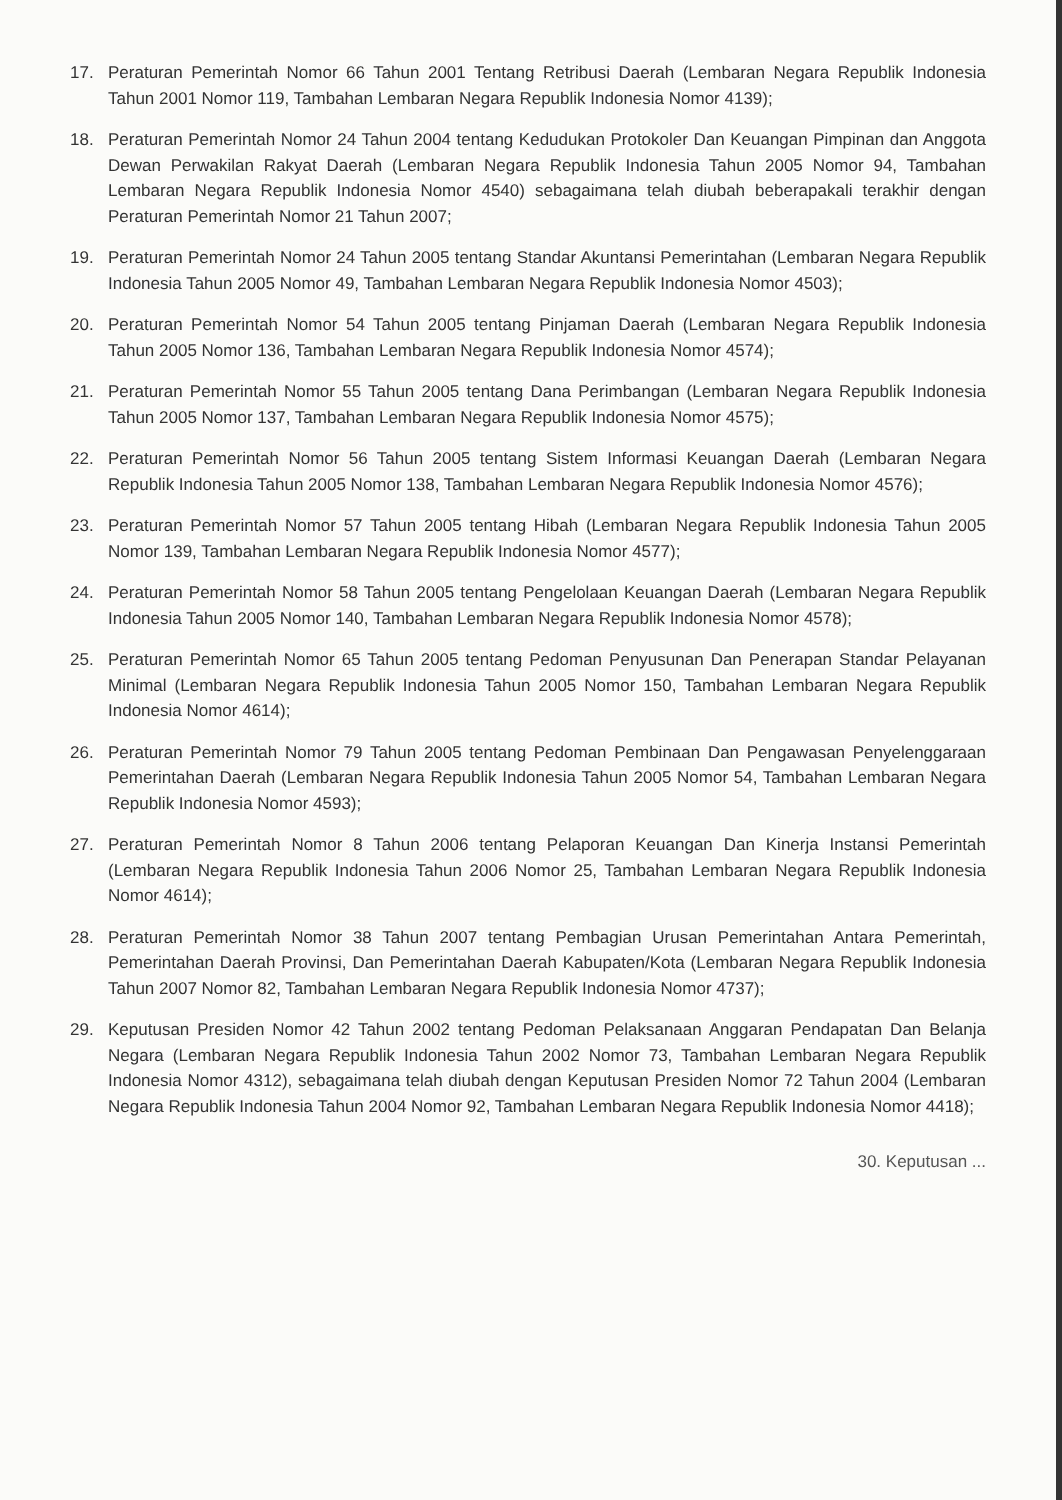17. Peraturan Pemerintah Nomor 66 Tahun 2001 Tentang Retribusi Daerah (Lembaran Negara Republik Indonesia Tahun 2001 Nomor 119, Tambahan Lembaran Negara Republik Indonesia Nomor 4139);
18. Peraturan Pemerintah Nomor 24 Tahun 2004 tentang Kedudukan Protokoler Dan Keuangan Pimpinan dan Anggota Dewan Perwakilan Rakyat Daerah (Lembaran Negara Republik Indonesia Tahun 2005 Nomor 94, Tambahan Lembaran Negara Republik Indonesia Nomor 4540) sebagaimana telah diubah beberapakali terakhir dengan Peraturan Pemerintah Nomor 21 Tahun 2007;
19. Peraturan Pemerintah Nomor 24 Tahun 2005 tentang Standar Akuntansi Pemerintahan (Lembaran Negara Republik Indonesia Tahun 2005 Nomor 49, Tambahan Lembaran Negara Republik Indonesia Nomor 4503);
20. Peraturan Pemerintah Nomor 54 Tahun 2005 tentang Pinjaman Daerah (Lembaran Negara Republik Indonesia Tahun 2005 Nomor 136, Tambahan Lembaran Negara Republik Indonesia Nomor 4574);
21. Peraturan Pemerintah Nomor 55 Tahun 2005 tentang Dana Perimbangan (Lembaran Negara Republik Indonesia Tahun 2005 Nomor 137, Tambahan Lembaran Negara Republik Indonesia Nomor 4575);
22. Peraturan Pemerintah Nomor 56 Tahun 2005 tentang Sistem Informasi Keuangan Daerah (Lembaran Negara Republik Indonesia Tahun 2005 Nomor 138, Tambahan Lembaran Negara Republik Indonesia Nomor 4576);
23. Peraturan Pemerintah Nomor 57 Tahun 2005 tentang Hibah (Lembaran Negara Republik Indonesia Tahun 2005 Nomor 139, Tambahan Lembaran Negara Republik Indonesia Nomor 4577);
24. Peraturan Pemerintah Nomor 58 Tahun 2005 tentang Pengelolaan Keuangan Daerah (Lembaran Negara Republik Indonesia Tahun 2005 Nomor 140, Tambahan Lembaran Negara Republik Indonesia Nomor 4578);
25. Peraturan Pemerintah Nomor 65 Tahun 2005 tentang Pedoman Penyusunan Dan Penerapan Standar Pelayanan Minimal (Lembaran Negara Republik Indonesia Tahun 2005 Nomor 150, Tambahan Lembaran Negara Republik Indonesia Nomor 4614);
26. Peraturan Pemerintah Nomor 79 Tahun 2005 tentang Pedoman Pembinaan Dan Pengawasan Penyelenggaraan Pemerintahan Daerah (Lembaran Negara Republik Indonesia Tahun 2005 Nomor 54, Tambahan Lembaran Negara Republik Indonesia Nomor 4593);
27. Peraturan Pemerintah Nomor 8 Tahun 2006 tentang Pelaporan Keuangan Dan Kinerja Instansi Pemerintah (Lembaran Negara Republik Indonesia Tahun 2006 Nomor 25, Tambahan Lembaran Negara Republik Indonesia Nomor 4614);
28. Peraturan Pemerintah Nomor 38 Tahun 2007 tentang Pembagian Urusan Pemerintahan Antara Pemerintah, Pemerintahan Daerah Provinsi, Dan Pemerintahan Daerah Kabupaten/Kota (Lembaran Negara Republik Indonesia Tahun 2007 Nomor 82, Tambahan Lembaran Negara Republik Indonesia Nomor 4737);
29. Keputusan Presiden Nomor 42 Tahun 2002 tentang Pedoman Pelaksanaan Anggaran Pendapatan Dan Belanja Negara (Lembaran Negara Republik Indonesia Tahun 2002 Nomor 73, Tambahan Lembaran Negara Republik Indonesia Nomor 4312), sebagaimana telah diubah dengan Keputusan Presiden Nomor 72 Tahun 2004 (Lembaran Negara Republik Indonesia Tahun 2004 Nomor 92, Tambahan Lembaran Negara Republik Indonesia Nomor 4418);
30. Keputusan ...